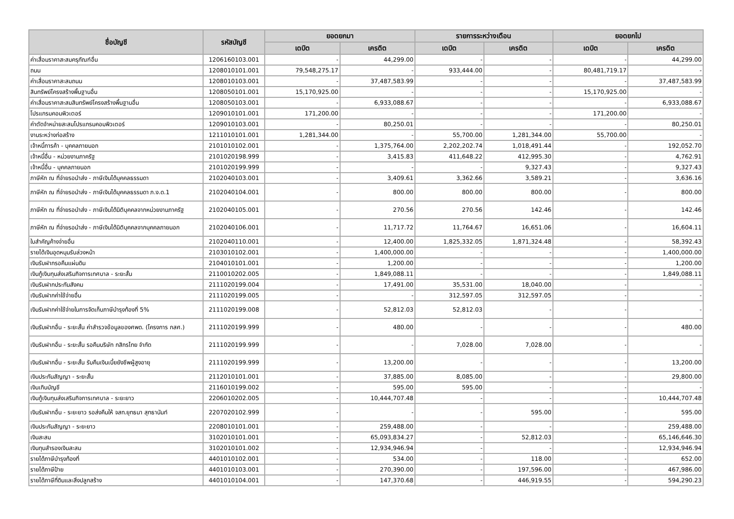| ชื่อบัญชี | รหัสบัญชี | ยอดยกมา | | รายการระหว่างเดือน | | ยอดยกไป | |
| --- | --- | --- | --- | --- | --- | --- | --- |
| | | เดบิต | เครดิต | เดบิต | เครดิต | เดบิต | เครดิต |
| ค่าเสื่อมราคาสะสมครุภัณฑ์อื่น | 1206160103.001 | - | 44,299.00 | - | - | - | 44,299.00 |
| ถนน | 1208010101.001 | 79,548,275.17 | - | 933,444.00 | - | 80,481,719.17 | - |
| ค่าเสื่อมราคาสะสมถนน | 1208010103.001 | - | 37,487,583.99 | - | - | - | 37,487,583.99 |
| สินทรัพย์โครงสร้างพื้นฐานอื่น | 1208050101.001 | 15,170,925.00 | - | - | - | 15,170,925.00 | - |
| ค่าเสื่อมราคาสะสมสินทรัพย์โครงสร้างพื้นฐานอื่น | 1208050103.001 | - | 6,933,088.67 | - | - | - | 6,933,088.67 |
| โปรแกรมคอมพิวเตอร์ | 1209010101.001 | 171,200.00 | - | - | - | 171,200.00 | - |
| ค่าตัดจำหน่ายสะสมโปรแกรมคอมพิวเตอร์ | 1209010103.001 | - | 80,250.01 | - | - | - | 80,250.01 |
| งานระหว่างก่อสร้าง | 1211010101.001 | 1,281,344.00 | - | 55,700.00 | 1,281,344.00 | 55,700.00 | - |
| เจ้าหนี้การค้า - บุคคลภายนอก | 2101010102.001 | - | 1,375,764.00 | 2,202,202.74 | 1,018,491.44 | - | 192,052.70 |
| เจ้าหนี้อื่น - หน่วยงานภาครัฐ | 2101020198.999 | - | 3,415.83 | 411,648.22 | 412,995.30 | - | 4,762.91 |
| เจ้าหนี้อื่น - บุคคลภายนอก | 2101020199.999 | - | - | - | 9,327.43 | - | 9,327.43 |
| ภาษีหัก ณ ที่จ่ายรอนำส่ง - ภาษีเงินได้บุคคลธรรมดา | 2102040103.001 | - | 3,409.61 | 3,362.66 | 3,589.21 | - | 3,636.16 |
| ภาษีหัก ณ ที่จ่ายรอนำส่ง - ภาษีเงินได้บุคคลธรรมดา ภ.ง.ด.1 | 2102040104.001 | - | 800.00 | 800.00 | 800.00 | - | 800.00 |
| ภาษีหัก ณ ที่จ่ายรอนำส่ง - ภาษีเงินได้นิติบุคคลจากหน่วยงานภาครัฐ | 2102040105.001 | - | 270.56 | 270.56 | 142.46 | - | 142.46 |
| ภาษีหัก ณ ที่จ่ายรอนำส่ง - ภาษีเงินได้นิติบุคคลจากบุคคลภายนอก | 2102040106.001 | - | 11,717.72 | 11,764.67 | 16,651.06 | - | 16,604.11 |
| ใบสำคัญค้างจ่ายอื่น | 2102040110.001 | - | 12,400.00 | 1,825,332.05 | 1,871,324.48 | - | 58,392.43 |
| รายได้เงินอุดหนุนรับล่วงหน้า | 2103010102.001 | - | 1,400,000.00 | - | - | - | 1,400,000.00 |
| เงินรับฝากรอคืนแผ่นดิน | 2104010101.001 | - | 1,200.00 | - | - | - | 1,200.00 |
| เงินกู้เงินทุนส่งเสริมกิจการเทศบาล - ระยะสั้น | 2110010202.005 | - | 1,849,088.11 | - | - | - | 1,849,088.11 |
| เงินรับฝากประกันสังคม | 2111020199.004 | - | 17,491.00 | 35,531.00 | 18,040.00 | - | - |
| เงินรับฝากค่าใช้จ่ายอื่น | 2111020199.005 | - | - | 312,597.05 | 312,597.05 | - | - |
| เงินรับฝากค่าใช้จ่ายในการจัดเก็บภาษีบำรุงท้องที่ 5% | 2111020199.008 | - | 52,812.03 | 52,812.03 | - | - | - |
| เงินรับฝากอื่น - ระยะสั้น ค่าสำรวจข้อมูลของศพด. (โครงการ กสศ.) | 2111020199.999 | - | 480.00 | - | - | - | 480.00 |
| เงินรับฝากอื่น - ระยะสั้น รอคืนบริษัท กสิกรไทย จำกัด | 2111020199.999 | - | - | 7,028.00 | 7,028.00 | - | - |
| เงินรับฝากอื่น - ระยะสั้น รับคืนเงินเบี้ยยังชีพผู้สูงอายุ | 2111020199.999 | - | 13,200.00 | - | - | - | 13,200.00 |
| เงินประกันสัญญา - ระยะสั้น | 2112010101.001 | - | 37,885.00 | 8,085.00 | - | - | 29,800.00 |
| เงินเกินบัญชี | 2116010199.002 | - | 595.00 | 595.00 | - | - | - |
| เงินกู้เงินทุนส่งเสริมกิจการเทศบาล - ระยะยาว | 2206010202.005 | - | 10,444,707.48 | - | - | - | 10,444,707.48 |
| เงินรับฝากอื่น - ระยะยาว รอส่งคืนให้ จสท.ยุทธนา สุทธานันท์ | 2207020102.999 | - | - | - | 595.00 | - | 595.00 |
| เงินประกันสัญญา - ระยะยาว | 2208010101.001 | - | 259,488.00 | - | - | - | 259,488.00 |
| เงินสะสม | 3102010101.001 | - | 65,093,834.27 | - | 52,812.03 | - | 65,146,646.30 |
| เงินทุนสำรองเงินสะสม | 3102010101.002 | - | 12,934,946.94 | - | - | - | 12,934,946.94 |
| รายได้ภาษีบำรุงท้องที่ | 4401010102.001 | - | 534.00 | - | 118.00 | - | 652.00 |
| รายได้ภาษีป้าย | 4401010103.001 | - | 270,390.00 | - | 197,596.00 | - | 467,986.00 |
| รายได้ภาษีที่ดินและสิ่งปลูกสร้าง | 4401010104.001 | - | 147,370.68 | - | 446,919.55 | - | 594,290.23 |